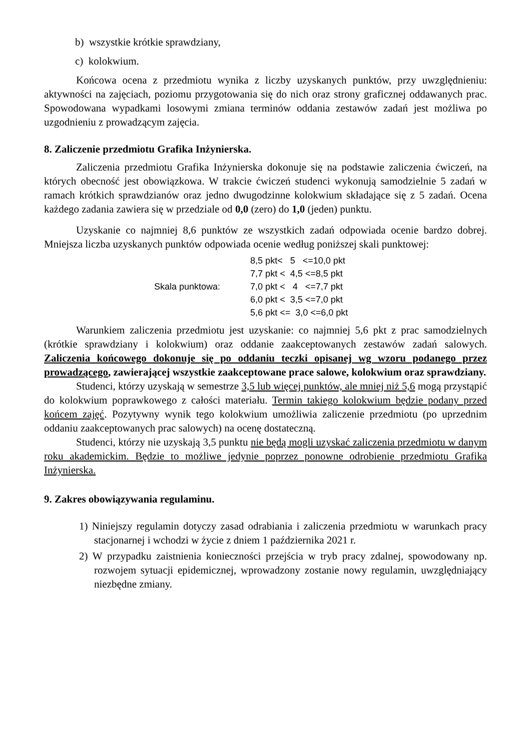b) wszystkie krótkie sprawdziany,
c) kolokwium.
Końcowa ocena z przedmiotu wynika z liczby uzyskanych punktów, przy uwzględnieniu: aktywności na zajęciach, poziomu przygotowania się do nich oraz strony graficznej oddawanych prac. Spowodowana wypadkami losowymi zmiana terminów oddania zestawów zadań jest możliwa po uzgodnieniu z prowadzącym zajęcia.
8. Zaliczenie przedmiotu Grafika Inżynierska.
Zaliczenia przedmiotu Grafika Inżynierska dokonuje się na podstawie zaliczenia ćwiczeń, na których obecność jest obowiązkowa. W trakcie ćwiczeń studenci wykonują samodzielnie 5 zadań w ramach krótkich sprawdzianów oraz jedno dwugodzinne kolokwium składające się z 5 zadań. Ocena każdego zadania zawiera się w przedziale od 0,0 (zero) do 1,0 (jeden) punktu.
Uzyskanie co najmniej 8,6 punktów ze wszystkich zadań odpowiada ocenie bardzo dobrej. Mniejsza liczba uzyskanych punktów odpowiada ocenie według poniższej skali punktowej:
| Skala punktowa: | 8,5 pkt< 5 <=10,0 pkt |
| | 7,7 pkt < 4,5 <=8,5 pkt |
| | 7,0 pkt < 4 <=7,7 pkt |
| | 6,0 pkt < 3,5 <=7,0 pkt |
| | 5,6 pkt <= 3,0 <=6,0 pkt |
Warunkiem zaliczenia przedmiotu jest uzyskanie: co najmniej 5,6 pkt z prac samodzielnych (krótkie sprawdziany i kolokwium) oraz oddanie zaakceptowanych zestawów zadań salowych. Zaliczenia końcowego dokonuje się po oddaniu teczki opisanej wg wzoru podanego przez prowadzącego, zawierającej wszystkie zaakceptowane prace salowe, kolokwium oraz sprawdziany.
Studenci, którzy uzyskają w semestrze 3,5 lub więcej punktów, ale mniej niż 5,6 mogą przystąpić do kolokwium poprawkowego z całości materiału. Termin takiego kolokwium będzie podany przed końcem zajęć. Pozytywny wynik tego kolokwium umożliwia zaliczenie przedmiotu (po uprzednim oddaniu zaakceptowanych prac salowych) na ocenę dostateczną.
Studenci, którzy nie uzyskają 3,5 punktu nie będą mogli uzyskać zaliczenia przedmiotu w danym roku akademickim. Będzie to możliwe jedynie poprzez ponowne odrobienie przedmiotu Grafika Inżynierska.
9. Zakres obowiązywania regulaminu.
1) Niniejszy regulamin dotyczy zasad odrabiania i zaliczenia przedmiotu w warunkach pracy stacjonarnej i wchodzi w życie z dniem 1 października 2021 r.
2) W przypadku zaistnienia konieczności przejścia w tryb pracy zdalnej, spowodowany np. rozwojem sytuacji epidemicznej, wprowadzony zostanie nowy regulamin, uwzględniający niezbędne zmiany.